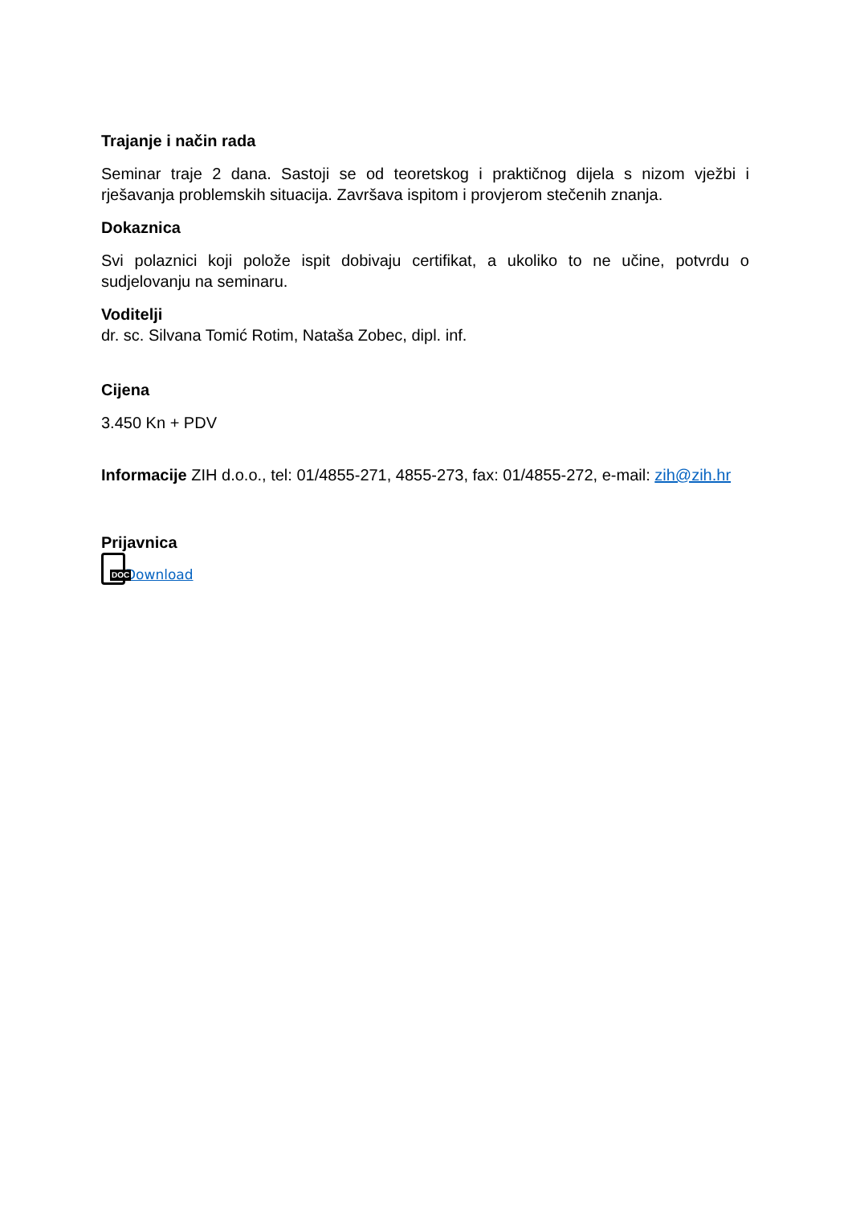Trajanje i način rada
Seminar traje 2 dana. Sastoji se od teoretskog i praktičnog dijela s nizom vježbi i rješavanja problemskih situacija. Završava ispitom i provjerom stečenih znanja.
Dokaznica
Svi polaznici koji polože ispit dobivaju certifikat, a ukoliko to ne učine, potvrdu o sudjelovanju na seminaru.
Voditelji
dr. sc. Silvana Tomić Rotim, Nataša Zobec, dipl. inf.
Cijena
3.450 Kn + PDV
Informacije ZIH d.o.o., tel: 01/4855-271, 4855-273, fax: 01/4855-272, e-mail: zih@zih.hr
Prijavnica
DOC Download